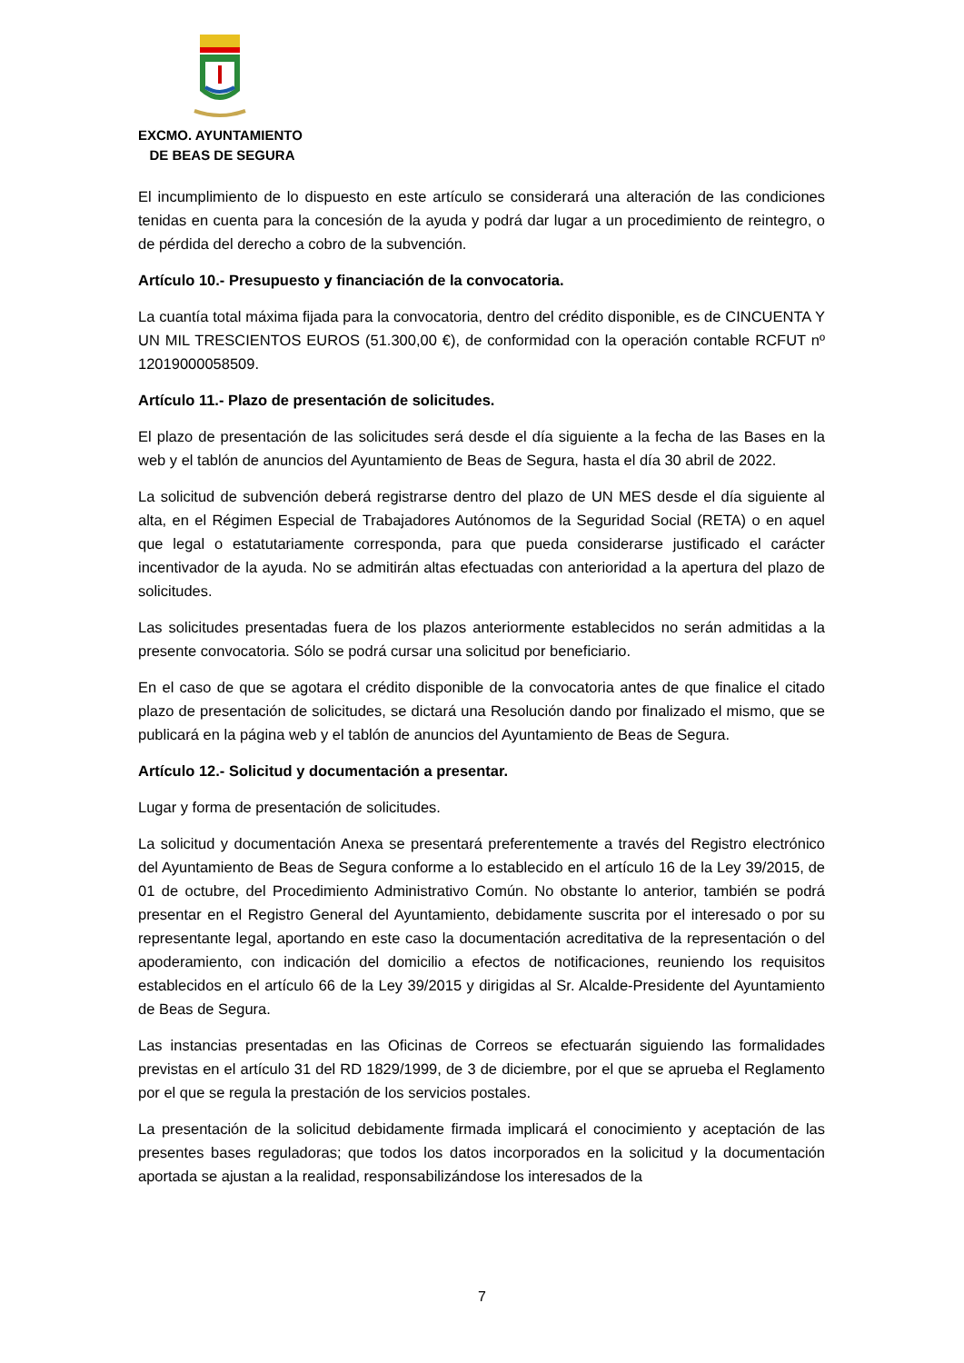EXCMO. AYUNTAMIENTO
DE BEAS DE SEGURA
El incumplimiento de lo dispuesto en este artículo se considerará una alteración de las condiciones tenidas en cuenta para la concesión de la ayuda y podrá dar lugar a un procedimiento de reintegro, o de pérdida del derecho a cobro de la subvención.
Artículo 10.- Presupuesto y financiación de la convocatoria.
La cuantía total máxima fijada para la convocatoria, dentro del crédito disponible, es de CINCUENTA Y UN MIL TRESCIENTOS EUROS (51.300,00 €), de conformidad con la operación contable RCFUT nº 12019000058509.
Artículo 11.- Plazo de presentación de solicitudes.
El plazo de presentación de las solicitudes será desde el día siguiente a la fecha de las Bases en la web y el tablón de anuncios del Ayuntamiento de Beas de Segura, hasta el día 30 abril de 2022.
La solicitud de subvención deberá registrarse dentro del plazo de UN MES desde el día siguiente al alta, en el Régimen Especial de Trabajadores Autónomos de la Seguridad Social (RETA) o en aquel que legal o estatutariamente corresponda, para que pueda considerarse justificado el carácter incentivador de la ayuda. No se admitirán altas efectuadas con anterioridad a la apertura del plazo de solicitudes.
Las solicitudes presentadas fuera de los plazos anteriormente establecidos no serán admitidas a la presente convocatoria. Sólo se podrá cursar una solicitud por beneficiario.
En el caso de que se agotara el crédito disponible de la convocatoria antes de que finalice el citado plazo de presentación de solicitudes, se dictará una Resolución dando por finalizado el mismo, que se publicará en la página web y el tablón de anuncios del Ayuntamiento de Beas de Segura.
Artículo 12.- Solicitud y documentación a presentar.
Lugar y forma de presentación de solicitudes.
La solicitud y documentación Anexa se presentará preferentemente a través del Registro electrónico del Ayuntamiento de Beas de Segura conforme a lo establecido en el artículo 16 de la Ley 39/2015, de 01 de octubre, del Procedimiento Administrativo Común. No obstante lo anterior, también se podrá presentar en el Registro General del Ayuntamiento, debidamente suscrita por el interesado o por su representante legal, aportando en este caso la documentación acreditativa de la representación o del apoderamiento, con indicación del domicilio a efectos de notificaciones, reuniendo los requisitos establecidos en el artículo 66 de la Ley 39/2015 y dirigidas al Sr. Alcalde-Presidente del Ayuntamiento de Beas de Segura.
Las instancias presentadas en las Oficinas de Correos se efectuarán siguiendo las formalidades previstas en el artículo 31 del RD 1829/1999, de 3 de diciembre, por el que se aprueba el Reglamento por el que se regula la prestación de los servicios postales.
La presentación de la solicitud debidamente firmada implicará el conocimiento y aceptación de las presentes bases reguladoras; que todos los datos incorporados en la solicitud y la documentación aportada se ajustan a la realidad, responsabilizándose los interesados de la
7